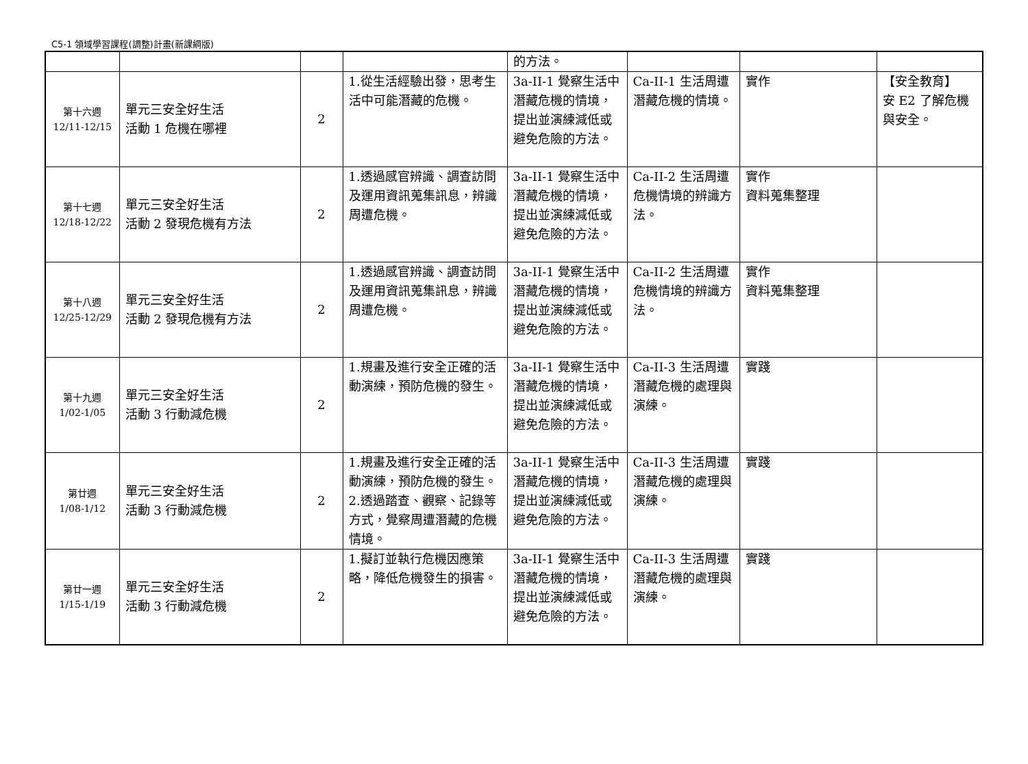C5-1 領域學習課程(調整)計畫(新課綱版)
| | | | | 的方法。 | | | |
| 第十六週 12/11-12/15 | 單元三安全好生活 活動 1 危機在哪裡 | 2 | 1.從生活經驗出發，思考生活中可能潛藏的危機。 | 3a-II-1 覺察生活中潛藏危機的情境，提出並演練減低或避免危險的方法。 | Ca-II-1 生活周遭潛藏危機的情境。 | 實作 | 【安全教育】 安 E2 了解危機與安全。 |
| 第十七週 12/18-12/22 | 單元三安全好生活 活動 2 發現危機有方法 | 2 | 1.透過感官辨識、調查訪問及運用資訊蒐集訊息，辨識周遭危機。 | 3a-II-1 覺察生活中潛藏危機的情境，提出並演練減低或避免危險的方法。 | Ca-II-2 生活周遭危機情境的辨識方法。 | 實作 資料蒐集整理 | |
| 第十八週 12/25-12/29 | 單元三安全好生活 活動 2 發現危機有方法 | 2 | 1.透過感官辨識、調查訪問及運用資訊蒐集訊息，辨識周遭危機。 | 3a-II-1 覺察生活中潛藏危機的情境，提出並演練減低或避免危險的方法。 | Ca-II-2 生活周遭危機情境的辨識方法。 | 實作 資料蒐集整理 | |
| 第十九週 1/02-1/05 | 單元三安全好生活 活動 3 行動減危機 | 2 | 1.規畫及進行安全正確的活動演練，預防危機的發生。 | 3a-II-1 覺察生活中潛藏危機的情境，提出並演練減低或避免危險的方法。 | Ca-II-3 生活周遭潛藏危機的處理與演練。 | 實踐 | |
| 第廿週 1/08-1/12 | 單元三安全好生活 活動 3 行動減危機 | 2 | 1.規畫及進行安全正確的活動演練，預防危機的發生。 2.透過踏查、觀察、記錄等方式，覺察周遭潛藏的危機情境。 | 3a-II-1 覺察生活中潛藏危機的情境，提出並演練減低或避免危險的方法。 | Ca-II-3 生活周遭潛藏危機的處理與演練。 | 實踐 | |
| 第廿一週 1/15-1/19 | 單元三安全好生活 活動 3 行動減危機 | 2 | 1.擬訂並執行危機因應策略，降低危機發生的損害。 | 3a-II-1 覺察生活中潛藏危機的情境，提出並演練減低或避免危險的方法。 | Ca-II-3 生活周遭潛藏危機的處理與演練。 | 實踐 | |